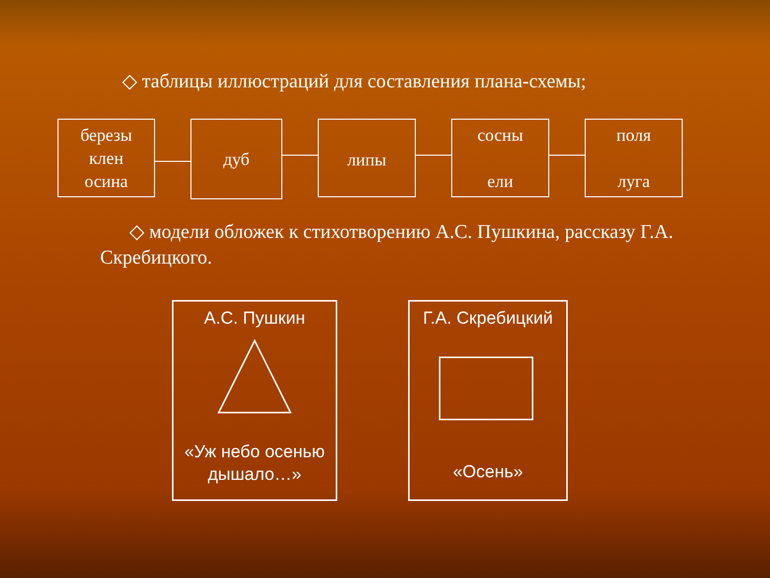◇ таблицы иллюстраций для составления плана-схемы;
березы
клен
осина
дуб липы
сосны
ели
поля
луга
◇ модели обложек к стихотворению А.С. Пушкина, рассказу Г.А. Скребицкого.
А.С. Пушкин
«Уж небо осенью
дышало…»
Г.А. Скребицкий
«Осень»